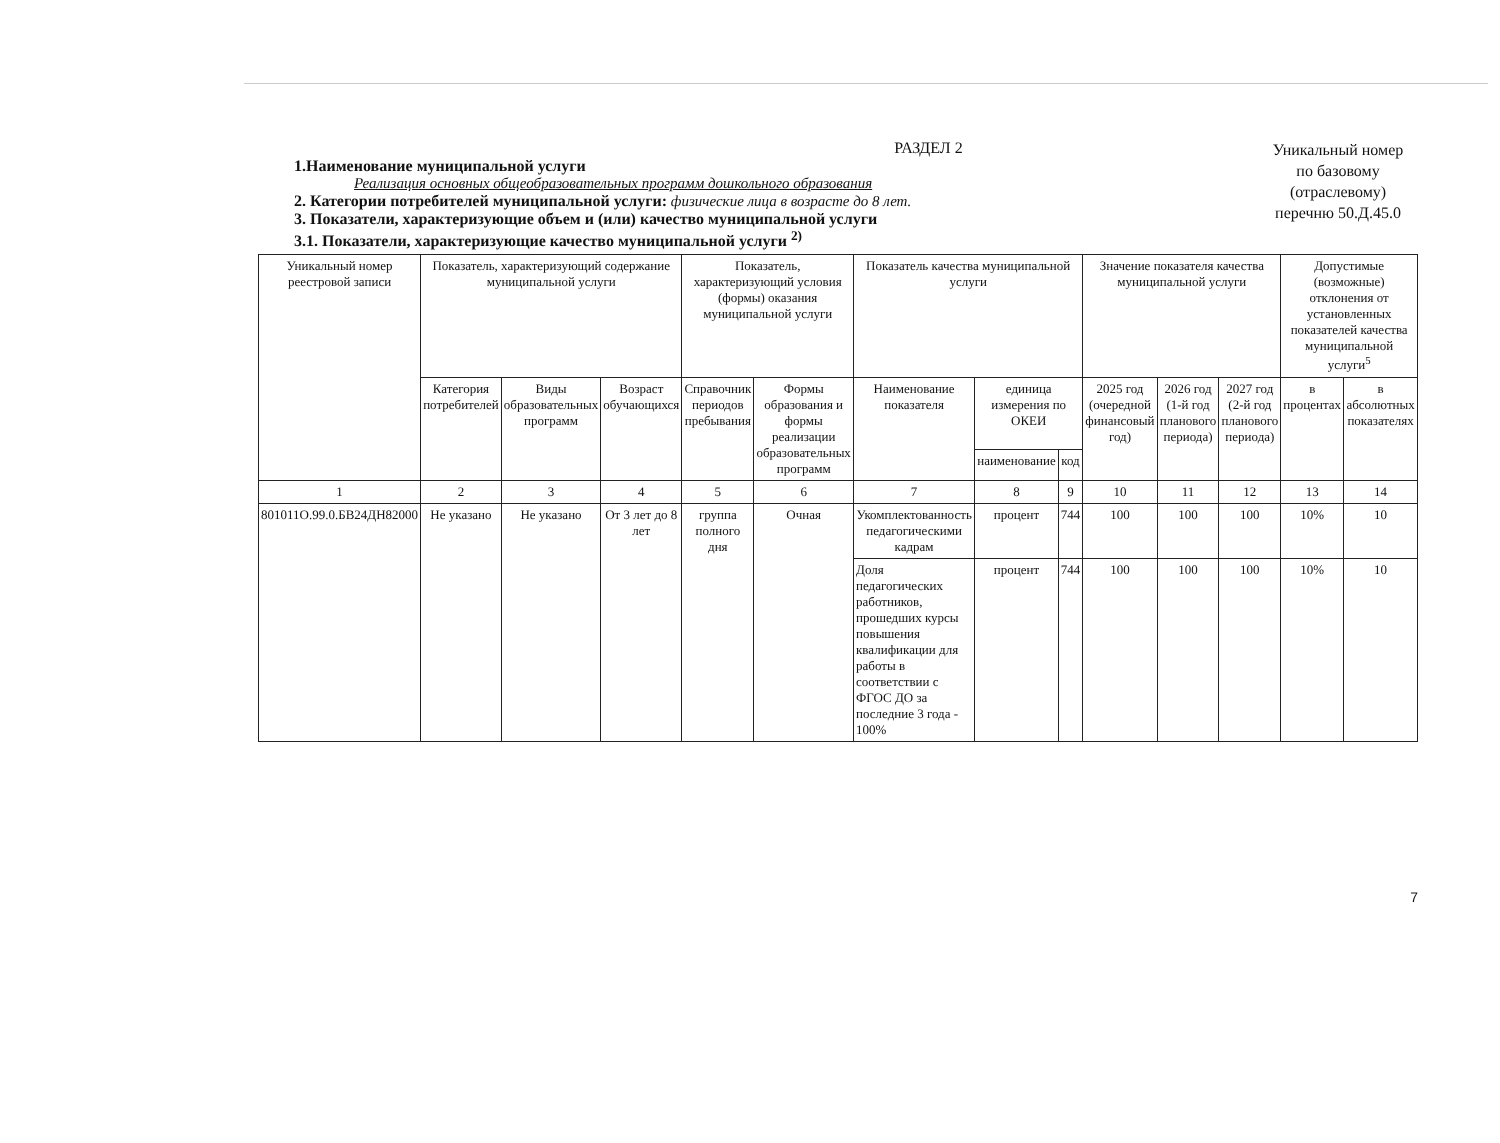РАЗДЕЛ 2
1.Наименование муниципальной услуги
Реализация основных общеобразовательных программ дошкольного образования
2. Категории потребителей муниципальной услуги: физические лица в возрасте до 8 лет.
3. Показатели, характеризующие объем и (или) качество муниципальной услуги
3.1. Показатели, характеризующие качество муниципальной услуги <sup>2)</sup>
Уникальный номер по базовому (отраслевому) перечню 50.Д.45.0
| Уникальный номер реестровой записи | Показатель, характеризующий содержание муниципальной услуги | | | Показатель, характеризующий условия (формы) оказания муниципальной услуги | | Показатель качества муниципальной услуги | | | Значение показателя качества муниципальной услуги | | | Допустимые (возможные) отклонения от установленных показателей качества муниципальной услуги<sup>5</sup> | |
| --- | --- | --- | --- | --- | --- | --- | --- | --- | --- | --- | --- | --- | --- |
| | Категория потребителей | Виды образовательных программ | Возраст обучающихся | Справочник периодов пребывания | Формы образования и формы реализации образовательных программ | Наименование показателя | единица измерения по ОКЕИ | | 2025 год (очередной финансовый год) | 2026 год (1-й год планового периода) | 2027 год (2-й год планового периода) | в процентах | в абсолютных показателях |
| | | | | | | | наименование | код | | | | | |
| 1 | 2 | 3 | 4 | 5 | 6 | 7 | 8 | 9 | 10 | 11 | 12 | 13 | 14 |
| 801011О.99.0.БВ24ДН82000 | Не указано | Не указано | От 3 лет до 8 лет | группа полного дня | Очная | Укомплектованность педагогическими кадрам | процент | 744 | 100 | 100 | 100 | 10% | 10 |
| | | | | | | Доля педагогических работников, прошедших курсы повышения квалификации для работы в соответствии с ФГОС ДО за последние 3 года - 100% | процент | 744 | 100 | 100 | 100 | 10% | 10 |
7